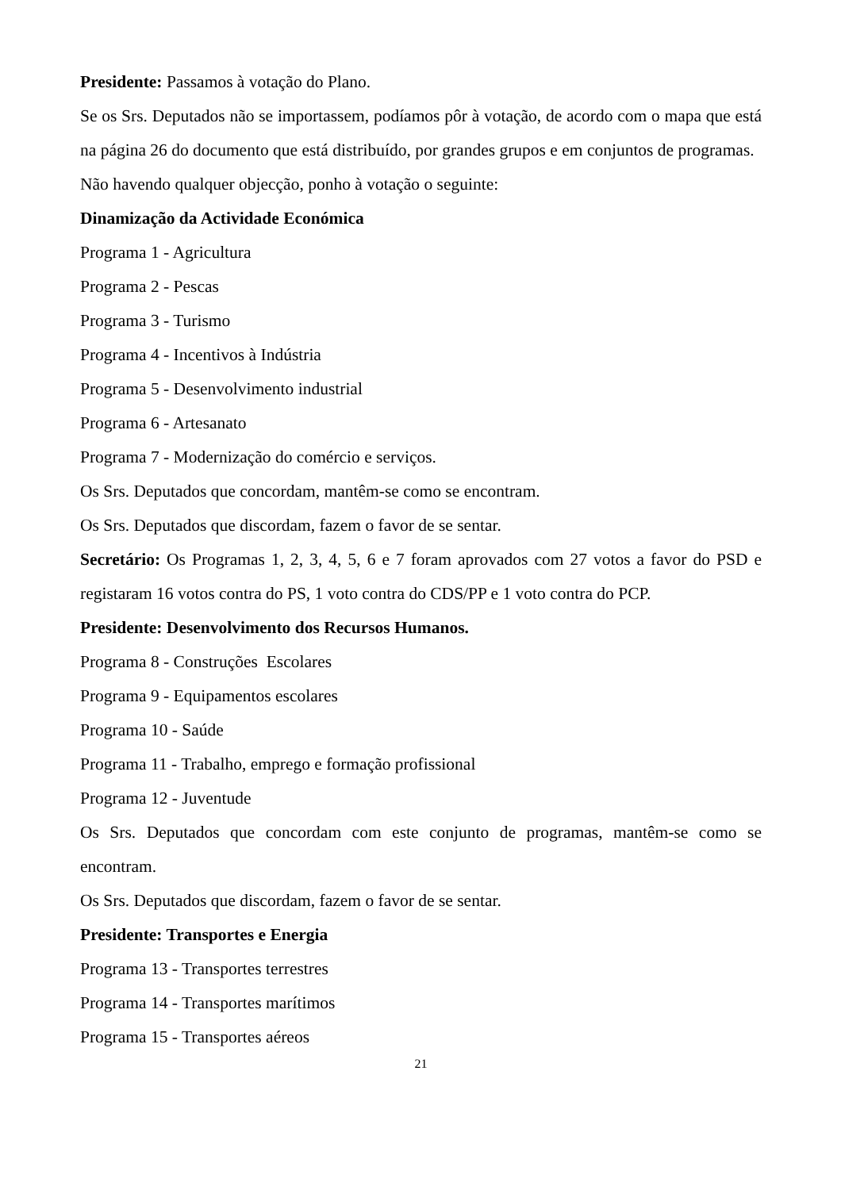Presidente: Passamos à votação do Plano.
Se os Srs. Deputados não se importassem, podíamos pôr à votação, de acordo com o mapa que está na página 26 do documento que está distribuído, por grandes grupos e em conjuntos de programas.
Não havendo qualquer objecção, ponho à votação o seguinte:
Dinamização da Actividade Económica
Programa 1 - Agricultura
Programa 2 - Pescas
Programa 3 - Turismo
Programa 4 - Incentivos à Indústria
Programa 5 - Desenvolvimento industrial
Programa 6 - Artesanato
Programa 7 - Modernização do comércio e serviços.
Os Srs. Deputados que concordam, mantêm-se como se encontram.
Os Srs. Deputados que discordam, fazem o favor de se sentar.
Secretário: Os Programas 1, 2, 3, 4, 5, 6 e 7 foram aprovados com 27 votos a favor do PSD e registaram 16 votos contra do PS, 1 voto contra do CDS/PP e 1 voto contra do PCP.
Presidente: Desenvolvimento dos Recursos Humanos.
Programa 8 - Construções Escolares
Programa 9 - Equipamentos escolares
Programa 10 - Saúde
Programa 11 - Trabalho, emprego e formação profissional
Programa 12 - Juventude
Os Srs. Deputados que concordam com este conjunto de programas, mantêm-se como se encontram.
Os Srs. Deputados que discordam, fazem o favor de se sentar.
Presidente: Transportes e Energia
Programa 13 - Transportes terrestres
Programa 14 - Transportes marítimos
Programa 15 - Transportes aéreos
21